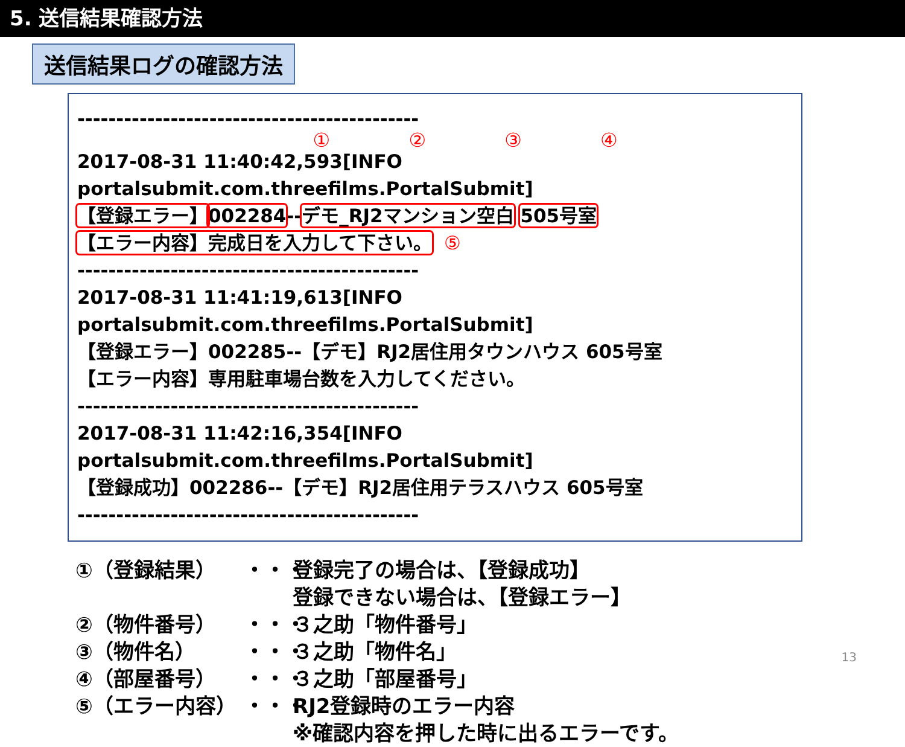5. 送信結果確認方法
送信結果ログの確認方法
--------------------------------------------
① ② ③ ④
2017-08-31 11:40:42,593[INFO portalsubmit.com.threefilms.PortalSubmit]
【登録エラー】002284--デモ_RJ2マンション空白 505号室
【エラー内容】完成日を入力して下さい。 ⑤
--------------------------------------------
2017-08-31 11:41:19,613[INFO portalsubmit.com.threefilms.PortalSubmit]
【登録エラー】002285--【デモ】RJ2居住用タウンハウス 605号室
【エラー内容】専用駐車場台数を入力してください。
--------------------------------------------
2017-08-31 11:42:16,354[INFO portalsubmit.com.threefilms.PortalSubmit]
【登録成功】002286--【デモ】RJ2居住用テラスハウス 605号室
--------------------------------------------
①（登録結果） ・・・ 登録完了の場合は、【登録成功】
登録できない場合は、【登録エラー】
②（物件番号） ・・・ ３之助「物件番号」
③（物件名） ・・・ ３之助「物件名」
④（部屋番号） ・・・ ３之助「部屋番号」
⑤（エラー内容） ・・・ RJ2登録時のエラー内容
※確認内容を押した時に出るエラーです。
13